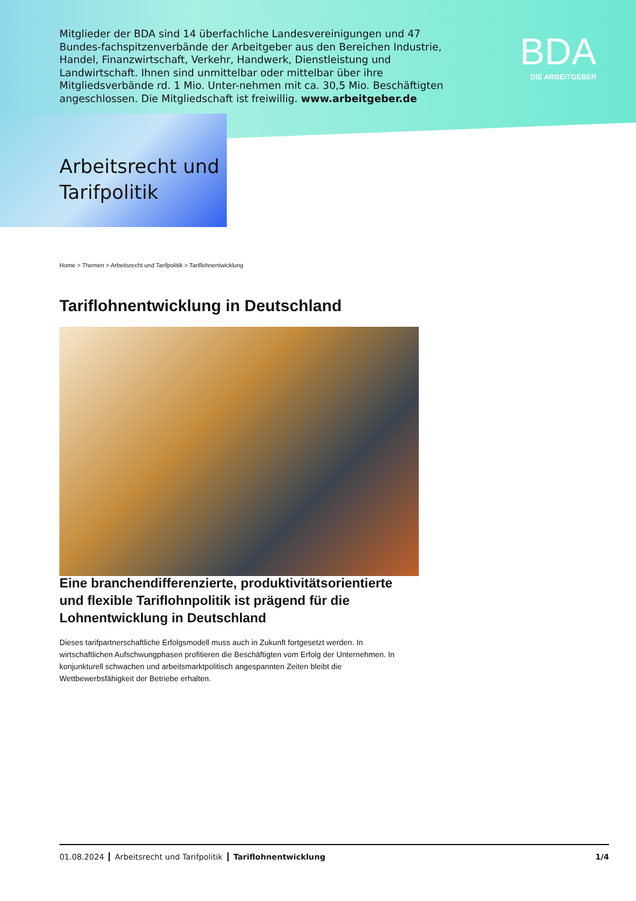Mitglieder der BDA sind 14 überfachliche Landesvereinigungen und 47 Bundes-fachspitzenverbände der Arbeitgeber aus den Bereichen Industrie, Handel, Finanzwirtschaft, Verkehr, Handwerk, Dienstleistung und Landwirtschaft. Ihnen sind unmittelbar oder mittelbar über ihre Mitgliedsverbände rd. 1 Mio. Unter-nehmen mit ca. 30,5 Mio. Beschäftigten angeschlossen. Die Mitgliedschaft ist freiwillig. www.arbeitgeber.de
BDA
DIE ARBEITGEBER
Arbeitsrecht und
Tarifpolitik
Home > Themen > Arbeitsrecht und Tarifpolitik > Tariflohnentwicklung
Tariflohnentwicklung in Deutschland
Eine branchendifferenzierte, produktivitätsorientierte und flexible Tariflohnpolitik ist prägend für die Lohnentwicklung in Deutschland
Dieses tarifpartnerschaftliche Erfolgsmodell muss auch in Zukunft fortgesetzt werden. In wirtschaftlichen Aufschwungphasen profitieren die Beschäftigten vom Erfolg der Unternehmen. In konjunkturell schwachen und arbeitsmarktpolitisch angespannten Zeiten bleibt die Wettbewerbsfähigkeit der Betriebe erhalten.
01.08.2024 Arbeitsrecht und Tarifpolitik Tariflohnentwicklung 1/4